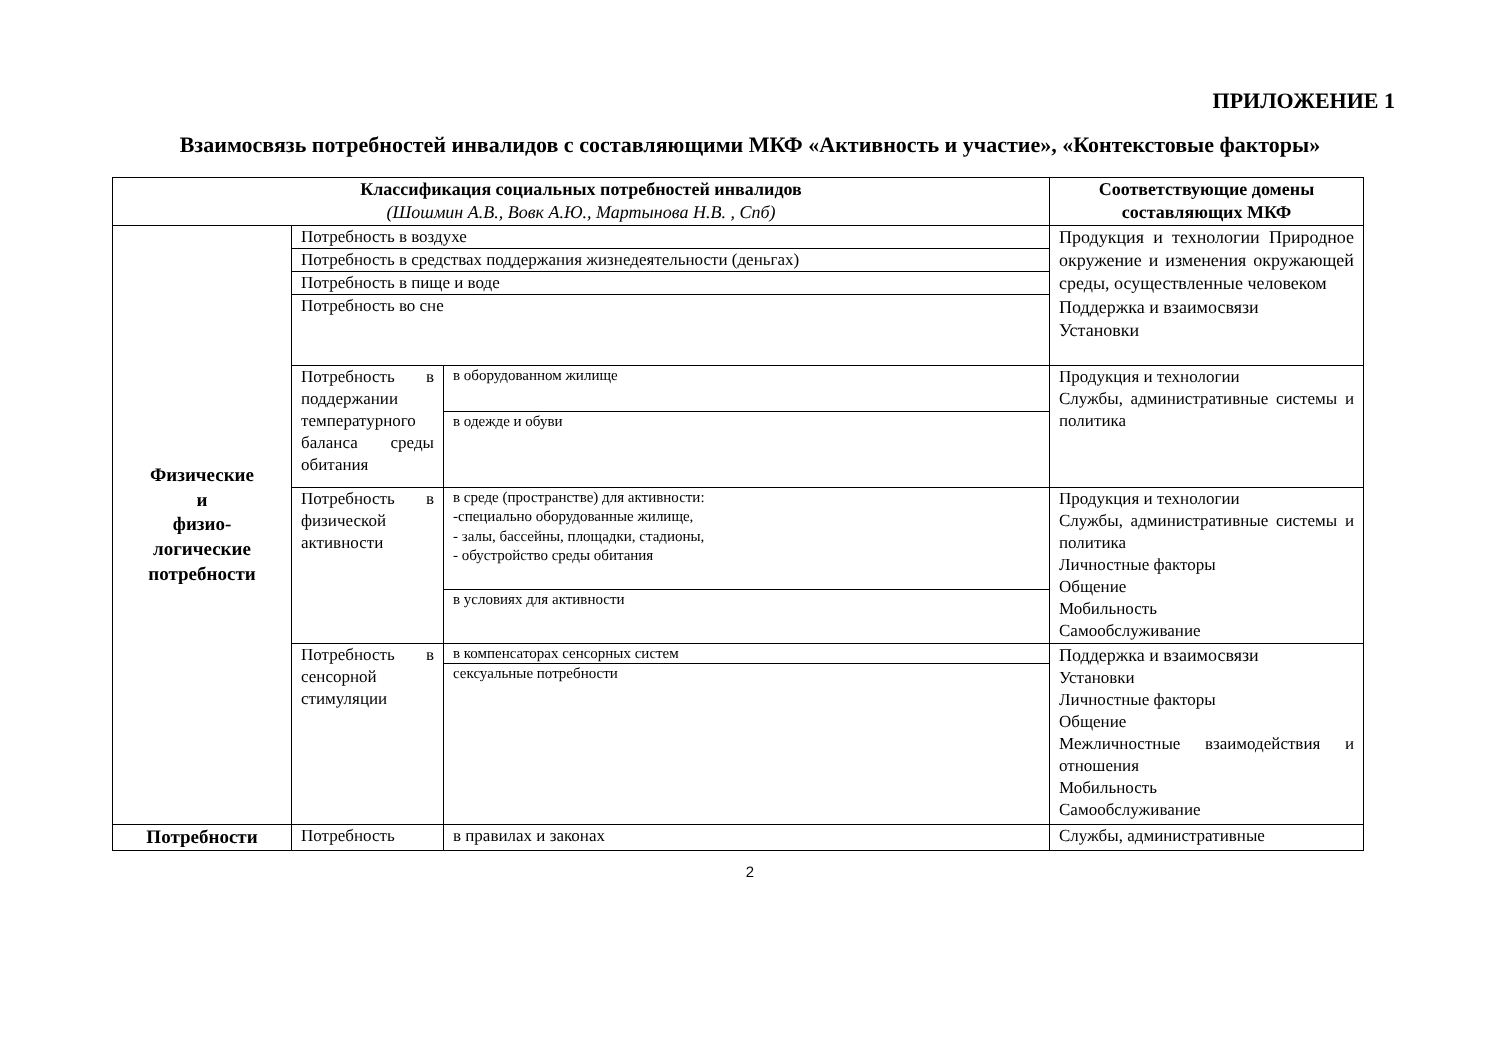ПРИЛОЖЕНИЕ 1
Взаимосвязь потребностей инвалидов с составляющими МКФ «Активность и участие», «Контекстовые факторы»
| Классификация социальных потребностей инвалидов (Шошмин А.В., Вовк А.Ю., Мартынова Н.В. , Спб) | | | Соответствующие домены составляющих МКФ |
| --- | --- | --- | --- |
| Физические и физио- логические потребности | Потребность в воздухе | | Продукция и технологии Природное окружение и изменения окружающей среды, осуществленные человеком Поддержка и взаимосвязи Установки |
| | Потребность в средствах поддержания жизнедеятельности (деньгах) | | |
| | Потребность в пище и воде | | |
| | Потребность во сне | | |
| | Потребность в поддержании температурного баланса среды обитания | в оборудованном жилище | Продукция и технологии Службы, административные системы и политика |
| | | в одежде и обуви | |
| | Потребность в физической активности | в среде (пространстве) для активности: -специально оборудованные жилище, - залы, бассейны, площадки, стадионы, - обустройство среды обитания | Продукция и технологии Службы, административные системы и политика Личностные факторы Общение Мобильность Самообслуживание |
| | | в условиях для активности | |
| | Потребность в сенсорной стимуляции | в компенсаторах сенсорных систем | Поддержка и взаимосвязи Установки Личностные факторы Общение Межличностные взаимодействия и отношения Мобильность Самообслуживание |
| | | сексуальные потребности | |
| Потребности | Потребность | в правилах и законах | Службы, административные |
2